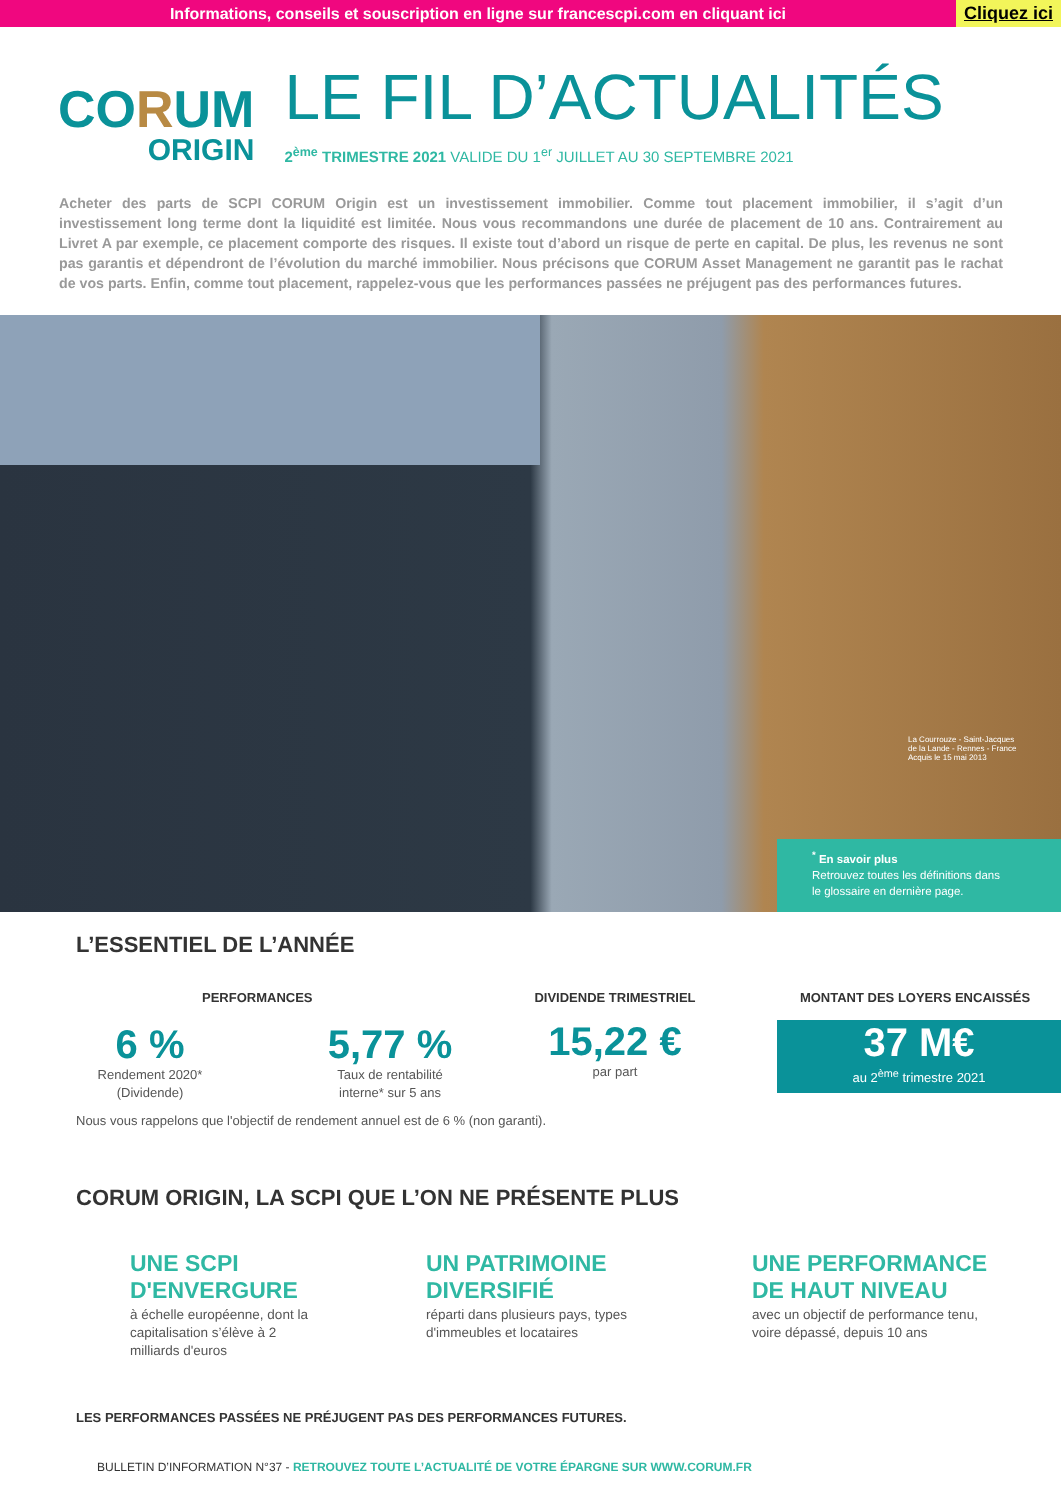Informations, conseils et souscription en ligne sur francescpi.com en cliquant ici Cliquez ici
CORUM
ORIGIN
LE FIL D’ACTUALITÉS
2<sup>ème</sup> TRIMESTRE 2021 VALIDE DU 1<sup>er</sup> JUILLET AU 30 SEPTEMBRE 2021
Acheter des parts de SCPI CORUM Origin est un investissement immobilier. Comme tout placement immobilier, il s’agit d’un investissement long terme dont la liquidité est limitée. Nous vous recommandons une durée de placement de 10 ans. Contrairement au Livret A par exemple, ce placement comporte des risques. Il existe tout d’abord un risque de perte en capital. De plus, les revenus ne sont pas garantis et dépendront de l’évolution du marché immobilier. Nous précisons que CORUM Asset Management ne garantit pas le rachat de vos parts. Enfin, comme tout placement, rappelez-vous que les performances passées ne préjugent pas des performances futures.
La Courrouze - Saint-Jacques
de la Lande - Rennes - France
Acquis le 15 mai 2013
<sup>*</sup> En savoir plus
Retrouvez toutes les définitions dans
le glossaire en dernière page.
L’ESSENTIEL DE L’ANNÉE
PERFORMANCES
6 %
Rendement 2020*
(Dividende)
5,77 %
Taux de rentabilité
interne* sur 5 ans
DIVIDENDE TRIMESTRIEL
15,22 €
par part
MONTANT DES LOYERS ENCAISSÉS
37 M€
au 2<sup>ème</sup> trimestre 2021
Nous vous rappelons que l'objectif de rendement annuel est de 6 % (non garanti).
CORUM ORIGIN, LA SCPI QUE L’ON NE PRÉSENTE PLUS
UNE SCPI D'ENVERGURE
à échelle européenne, dont la capitalisation s’élève à 2 milliards d'euros
UN PATRIMOINE DIVERSIFIÉ
réparti dans plusieurs pays, types d'immeubles et locataires
UNE PERFORMANCE DE HAUT NIVEAU
avec un objectif de performance tenu, voire dépassé, depuis 10 ans
LES PERFORMANCES PASSÉES NE PRÉJUGENT PAS DES PERFORMANCES FUTURES.
BULLETIN D’INFORMATION N°37 - RETROUVEZ TOUTE L’ACTUALITÉ DE VOTRE ÉPARGNE SUR WWW.CORUM.FR